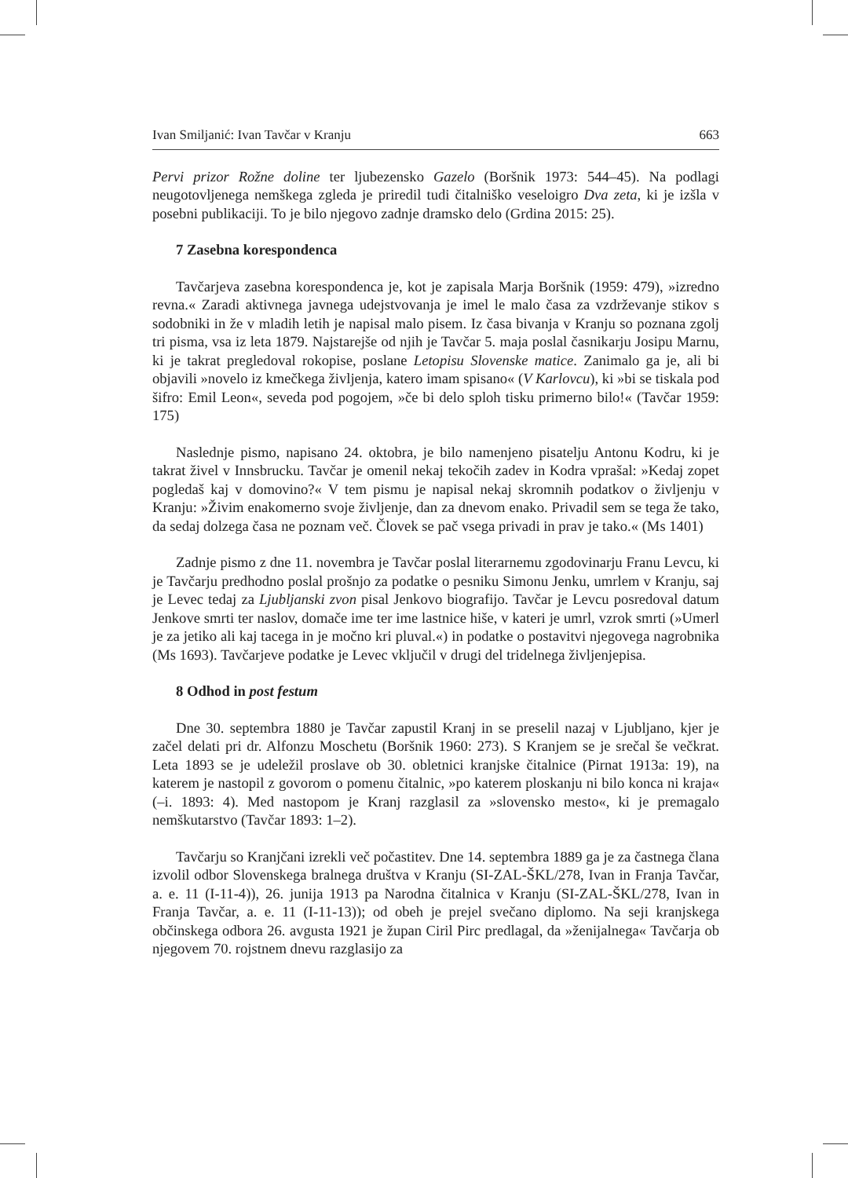Ivan Smiljanić: Ivan Tavčar v Kranju 663
Pervi prizor Rožne doline ter ljubezensko Gazelo (Boršnik 1973: 544–45). Na podlagi neugotovljenega nemškega zgleda je priredil tudi čitalniško veseloigro Dva zeta, ki je izšla v posebni publikaciji. To je bilo njegovo zadnje dramsko delo (Grdina 2015: 25).
7 Zasebna korespondenca
Tavčarjeva zasebna korespondenca je, kot je zapisala Marja Boršnik (1959: 479), »izredno revna.« Zaradi aktivnega javnega udejstvovanja je imel le malo časa za vzdrževanje stikov s sodobniki in že v mladih letih je napisal malo pisem. Iz časa bivanja v Kranju so poznana zgolj tri pisma, vsa iz leta 1879. Najstarejše od njih je Tavčar 5. maja poslal časnikarju Josipu Marnu, ki je takrat pregledoval rokopise, poslane Letopisu Slovenske matice. Zanimalo ga je, ali bi objavili »novelo iz kmečkega življenja, katero imam spisano« (V Karlovcu), ki »bi se tiskala pod šifro: Emil Leon«, seveda pod pogojem, »če bi delo sploh tisku primerno bilo!« (Tavčar 1959: 175)
Naslednje pismo, napisano 24. oktobra, je bilo namenjeno pisatelju Antonu Kodru, ki je takrat živel v Innsbrucku. Tavčar je omenil nekaj tekočih zadev in Kodra vprašal: »Kedaj zopet pogledaš kaj v domovino?« V tem pismu je napisal nekaj skromnih podatkov o življenju v Kranju: »Živim enakomerno svoje življenje, dan za dnevom enako. Privadil sem se tega že tako, da sedaj dolzega časa ne poznam več. Človek se pač vsega privadi in prav je tako.« (Ms 1401)
Zadnje pismo z dne 11. novembra je Tavčar poslal literarnemu zgodovinarju Franu Levcu, ki je Tavčarju predhodno poslal prošnjo za podatke o pesniku Simonu Jenku, umrlem v Kranju, saj je Levec tedaj za Ljubljanski zvon pisal Jenkovo biografijo. Tavčar je Levcu posredoval datum Jenkove smrti ter naslov, domače ime ter ime lastnice hiše, v kateri je umrl, vzrok smrti (»Umerl je za jetiko ali kaj tacega in je močno kri pluval.«) in podatke o postavitvi njegovega nagrobnika (Ms 1693). Tavčarjeve podatke je Levec vključil v drugi del tridelnega življenjepisa.
8 Odhod in post festum
Dne 30. septembra 1880 je Tavčar zapustil Kranj in se preselil nazaj v Ljubljano, kjer je začel delati pri dr. Alfonzu Moschetu (Boršnik 1960: 273). S Kranjem se je srečal še večkrat. Leta 1893 se je udeležil proslave ob 30. obletnici kranjske čitalnice (Pirnat 1913a: 19), na katerem je nastopil z govorom o pomenu čitalnic, »po katerem ploskanju ni bilo konca ni kraja« (–i. 1893: 4). Med nastopom je Kranj razglasil za »slovensko mesto«, ki je premagalo nemškutarstvo (Tavčar 1893: 1–2).
Tavčarju so Kranjčani izrekli več počastitev. Dne 14. septembra 1889 ga je za častnega člana izvolil odbor Slovenskega bralnega društva v Kranju (SI-ZAL-ŠKL/278, Ivan in Franja Tavčar, a. e. 11 (I-11-4)), 26. junija 1913 pa Narodna čitalnica v Kranju (SI-ZAL-ŠKL/278, Ivan in Franja Tavčar, a. e. 11 (I-11-13)); od obeh je prejel svečano diplomo. Na seji kranjskega občinskega odbora 26. avgusta 1921 je župan Ciril Pirc predlagal, da »ženijalnega« Tavčarja ob njegovem 70. rojstnem dnevu razglasijo za